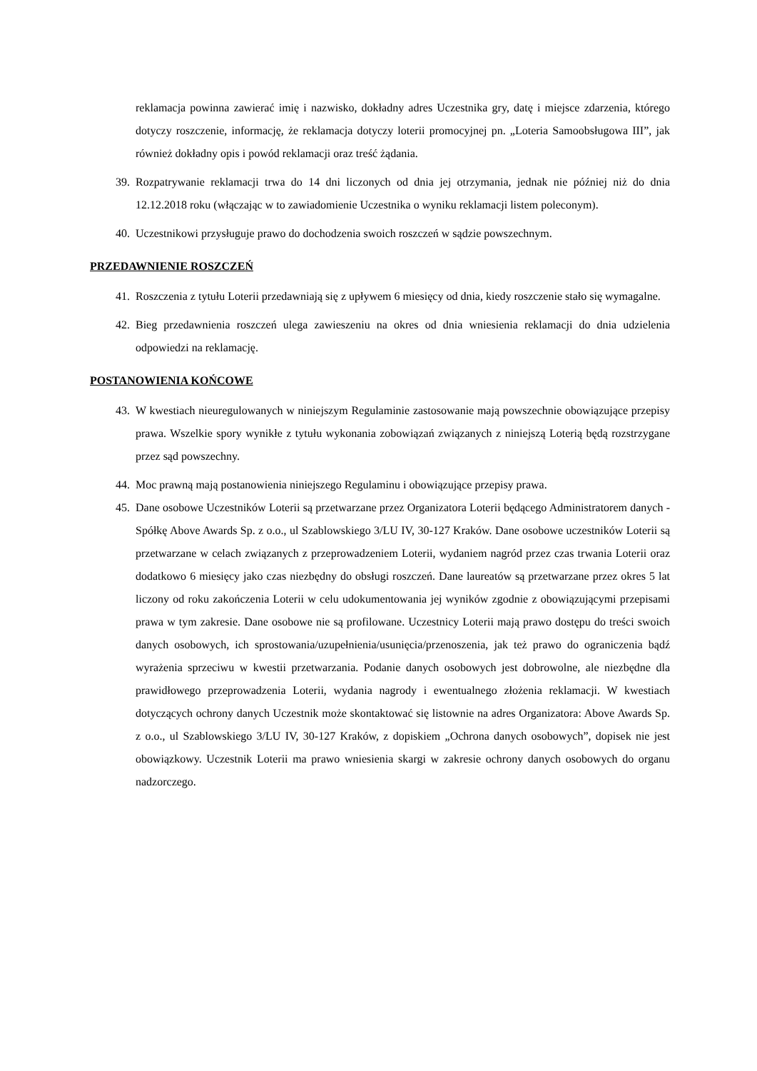reklamacja powinna zawierać imię i nazwisko, dokładny adres Uczestnika gry, datę i miejsce zdarzenia, którego dotyczy roszczenie, informację, że reklamacja dotyczy loterii promocyjnej pn. „Loteria Samoobsługowa III”, jak również dokładny opis i powód reklamacji oraz treść żądania.
39. Rozpatrywanie reklamacji trwa do 14 dni liczonych od dnia jej otrzymania, jednak nie później niż do dnia 12.12.2018 roku (włączając w to zawiadomienie Uczestnika o wyniku reklamacji listem poleconym).
40. Uczestnikowi przysługuje prawo do dochodzenia swoich roszczeń w sądzie powszechnym.
PRZEDAWNIENIE ROSZCZEŃ
41. Roszczenia z tytułu Loterii przedawniają się z upływem 6 miesięcy od dnia, kiedy roszczenie stało się wymagalne.
42. Bieg przedawnienia roszczeń ulega zawieszeniu na okres od dnia wniesienia reklamacji do dnia udzielenia odpowiedzi na reklamację.
POSTANOWIENIA KOŃCOWE
43. W kwestiach nieuregulowanych w niniejszym Regulaminie zastosowanie mają powszechnie obowiązujące przepisy prawa. Wszelkie spory wynikłe z tytułu wykonania zobowiązań związanych z niniejszą Loterią będą rozstrzygane przez sąd powszechny.
44. Moc prawną mają postanowienia niniejszego Regulaminu i obowiązujące przepisy prawa.
45. Dane osobowe Uczestników Loterii są przetwarzane przez Organizatora Loterii będącego Administratorem danych - Spółkę Above Awards Sp. z o.o., ul Szablowskiego 3/LU IV, 30-127 Kraków. Dane osobowe uczestników Loterii są przetwarzane w celach związanych z przeprowadzeniem Loterii, wydaniem nagród przez czas trwania Loterii oraz dodatkowo 6 miesięcy jako czas niezbędny do obsługi roszczeń. Dane laureatów są przetwarzane przez okres 5 lat liczony od roku zakończenia Loterii w celu udokumentowania jej wyników zgodnie z obowiązującymi przepisami prawa w tym zakresie. Dane osobowe nie są profilowane. Uczestnicy Loterii mają prawo dostępu do treści swoich danych osobowych, ich sprostowania/uzupełnienia/usunięcia/przenoszenia, jak też prawo do ograniczenia bądź wyrażenia sprzeciwu w kwestii przetwarzania. Podanie danych osobowych jest dobrowolne, ale niezbędne dla prawidłowego przeprowadzenia Loterii, wydania nagrody i ewentualnego złożenia reklamacji. W kwestiach dotyczących ochrony danych Uczestnik może skontaktować się listownie na adres Organizatora: Above Awards Sp. z o.o., ul Szablowskiego 3/LU IV, 30-127 Kraków, z dopiskiem „Ochrona danych osobowych”, dopisek nie jest obowiązkowy. Uczestnik Loterii ma prawo wniesienia skargi w zakresie ochrony danych osobowych do organu nadzorczego.